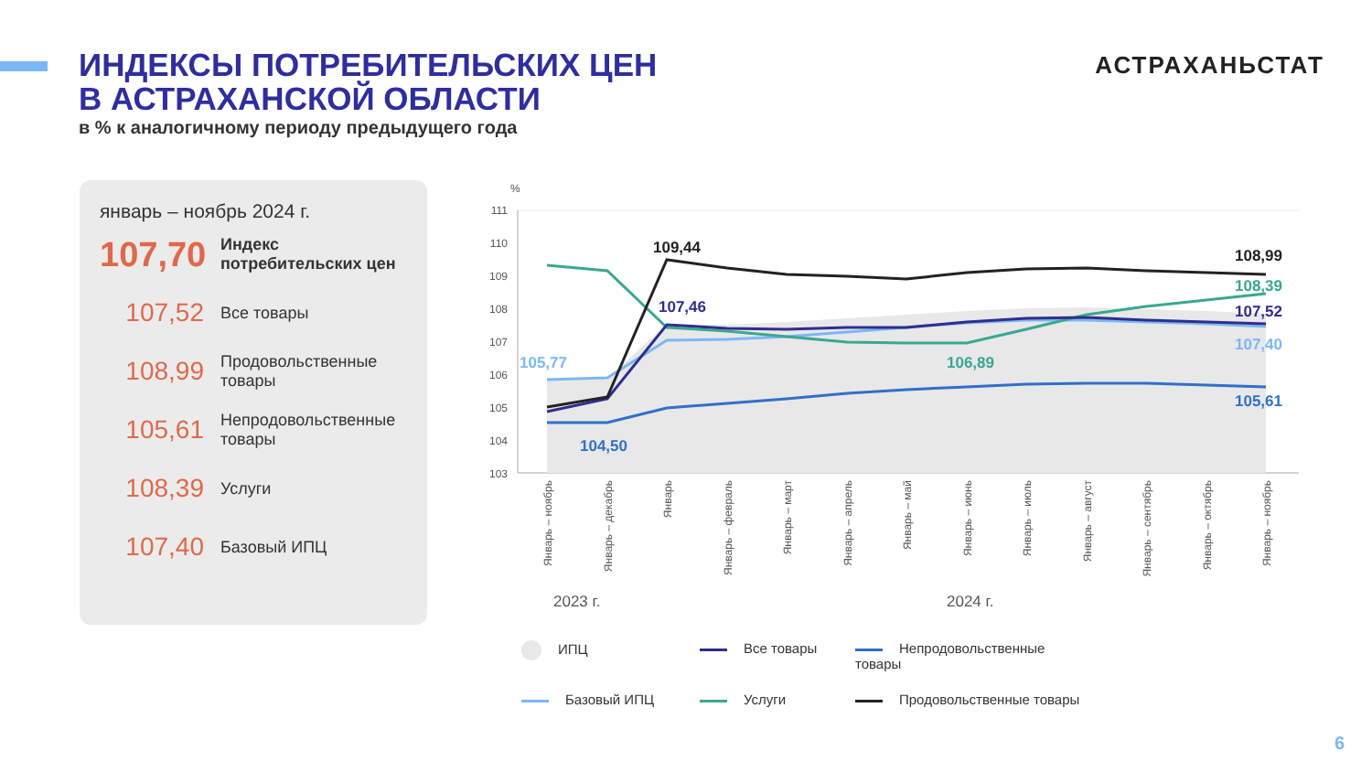ИНДЕКСЫ ПОТРЕБИТЕЛЬСКИХ ЦЕН
В АСТРАХАНСКОЙ ОБЛАСТИ
в % к аналогичному периоду предыдущего года
АСТРАХАНЬСТАТ
январь – ноябрь 2024 г.
107,70
Индекс
потребительских цен
107,52
Все товары
108,99
Продовольственные
товары
105,61
Непродовольственные
товары
108,39
Услуги
107,40
Базовый ИПЦ
%
111
110
109
108
107
106
105
104
103
109,44
108,99
108,39
107,52
107,40
105,61
107,46
105,77
106,89
104,50
Январь – ноябрь
Январь – декабрь
Январь
Январь – февраль
Январь – март
Январь – апрель
Январь – май
Январь – июнь
Январь – июль
Январь – август
Январь – сентябрь
Январь – октябрь
Январь – ноябрь
2023 г.
2024 г.
ИПЦ
Все товары
Непродовольственные товары
Базовый ИПЦ
Услуги
Продовольственные товары
6